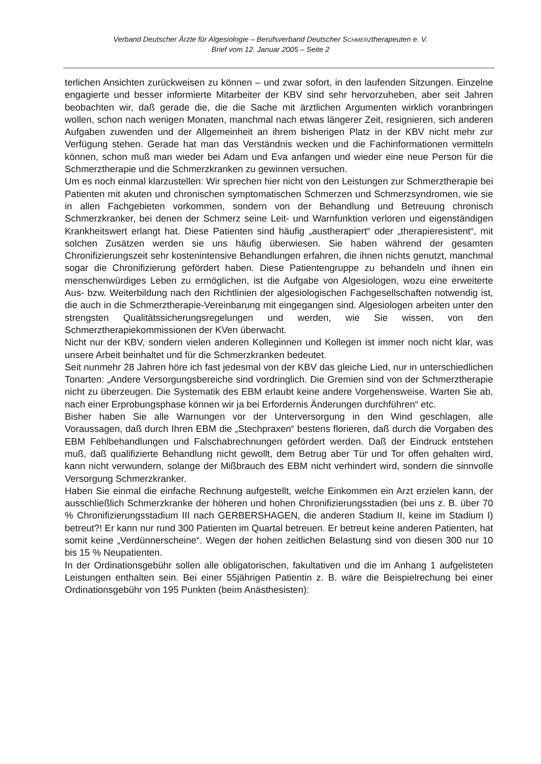Verband Deutscher Ärzte für Algesiologie – Berufsverband Deutscher SCHMERZtherapeuten e. V.
Brief vom 12. Januar 2005 – Seite 2
terlichen Ansichten zurückweisen zu können – und zwar sofort, in den laufenden Sitzungen. Einzelne engagierte und besser informierte Mitarbeiter der KBV sind sehr hervorzuheben, aber seit Jahren beobachten wir, daß gerade die, die die Sache mit ärztlichen Argumenten wirklich voranbringen wollen, schon nach wenigen Monaten, manchmal nach etwas längerer Zeit, resignieren, sich anderen Aufgaben zuwenden und der Allgemeinheit an ihrem bisherigen Platz in der KBV nicht mehr zur Verfügung stehen. Gerade hat man das Verständnis wecken und die Fachinformationen vermitteln können, schon muß man wieder bei Adam und Eva anfangen und wieder eine neue Person für die Schmerztherapie und die Schmerzkranken zu gewinnen versuchen.
Um es noch einmal klarzustellen: Wir sprechen hier nicht von den Leistungen zur Schmerztherapie bei Patienten mit akuten und chronischen symptomatischen Schmerzen und Schmerzsyndromen, wie sie in allen Fachgebieten vorkommen, sondern von der Behandlung und Betreuung chronisch Schmerzkranker, bei denen der Schmerz seine Leit- und Warnfunktion verloren und eigenständigen Krankheitswert erlangt hat. Diese Patienten sind häufig „austherapiert“ oder „therapieresistent“, mit solchen Zusätzen werden sie uns häufig überwiesen. Sie haben während der gesamten Chronifizierungszeit sehr kostenintensive Behandlungen erfahren, die ihnen nichts genutzt, manchmal sogar die Chronifizierung gefördert haben. Diese Patientengruppe zu behandeln und ihnen ein menschenwürdiges Leben zu ermöglichen, ist die Aufgabe von Algesiologen, wozu eine erweiterte Aus- bzw. Weiterbildung nach den Richtlinien der algesiologischen Fachgesellschaften notwendig ist, die auch in die Schmerztherapie-Vereinbarung mit eingegangen sind. Algesiologen arbeiten unter den strengsten Qualitätssicherungsregelungen und werden, wie Sie wissen, von den Schmerztherapiekommissionen der KVen überwacht.
Nicht nur der KBV, sondern vielen anderen Kolleginnen und Kollegen ist immer noch nicht klar, was unsere Arbeit beinhaltet und für die Schmerzkranken bedeutet.
Seit nunmehr 28 Jahren höre ich fast jedesmal von der KBV das gleiche Lied, nur in unterschiedlichen Tonarten: „Andere Versorgungsbereiche sind vordringlich. Die Gremien sind von der Schmerztherapie nicht zu überzeugen. Die Systematik des EBM erlaubt keine andere Vorgehensweise. Warten Sie ab, nach einer Erprobungsphase können wir ja bei Erfordernis Änderungen durchführen“ etc.
Bisher haben Sie alle Warnungen vor der Unterversorgung in den Wind geschlagen, alle Voraussagen, daß durch Ihren EBM die „Stechpraxen“ bestens florieren, daß durch die Vorgaben des EBM Fehlbehandlungen und Falschabrechnungen gefördert werden. Daß der Eindruck entstehen muß, daß qualifizierte Behandlung nicht gewollt, dem Betrug aber Tür und Tor offen gehalten wird, kann nicht verwundern, solange der Mißbrauch des EBM nicht verhindert wird, sondern die sinnvolle Versorgung Schmerzkranker.
Haben Sie einmal die einfache Rechnung aufgestellt, welche Einkommen ein Arzt erzielen kann, der ausschließlich Schmerzkranke der höheren und hohen Chronifizierungsstadien (bei uns z. B. über 70 % Chronifizierungsstadium III nach GERBERSHAGEN, die anderen Stadium II, keine im Stadium I) betreut?! Er kann nur rund 300 Patienten im Quartal betreuen. Er betreut keine anderen Patienten, hat somit keine „Verdünnerscheine“. Wegen der hohen zeitlichen Belastung sind von diesen 300 nur 10 bis 15 % Neupatienten.
In der Ordinationsgebühr sollen alle obligatorischen, fakultativen und die im Anhang 1 aufgelisteten Leistungen enthalten sein. Bei einer 55jährigen Patientin z. B. wäre die Beispielrechung bei einer Ordinationsgebühr von 195 Punkten (beim Anästhesisten):